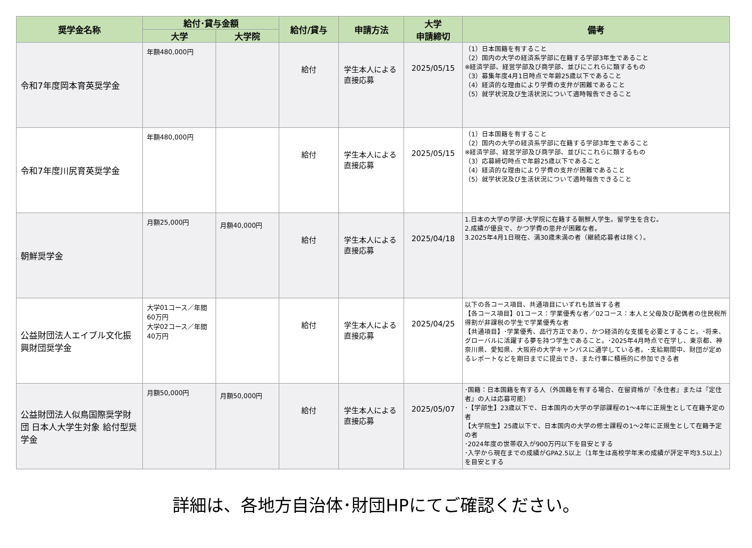| 奨学金名称 | 給付･貸与金額 | | 給付/貸与 | 申請方法 | 大学 申請締切 | 備考 |
| --- | --- | --- | --- | --- | --- | --- |
| | 大学 | 大学院 | | | | |
| 令和7年度岡本育英奨学金 | 年額480,000円 | | 給付 | 学生本人による直接応募 | 2025/05/15 | （1）日本国籍を有すること （2）国内の大学の経済系学部に在籍する学部3年生であること ※経済学部、経営学部及び商学部、並びにこれらに類するもの （3）募集年度4月1日時点で年齢25歳以下であること （4）経済的な理由により学費の支弁が困難であること （5）就学状況及び生活状況について適時報告できること |
| 令和7年度川尻育英奨学金 | 年額480,000円 | | 給付 | 学生本人による直接応募 | 2025/05/15 | （1）日本国籍を有すること （2）国内の大学の経済系学部に在籍する学部3年生であること ※経済学部、経営学部及び商学部、並びにこれらに類するもの （3）応募締切時点で年齢25歳以下であること （4）経済的な理由により学費の支弁が困難であること （5）就学状況及び生活状況について適時報告できること |
| 朝鮮奨学金 | 月額25,000円 | 月額40,000円 | 給付 | 学生本人による直接応募 | 2025/04/18 | 1.日本の大学の学部･大学院に在籍する朝鮮人学生。留学生を含む。 2.成績が優良で、かつ学費の思弁が困難な者。 3.2025年4月1日現在、満30歳未満の者（継続応募者は除く）。 |
| 公益財団法人エイブル文化振興財団奨学金 | 大学01コース／年間60万円 大学02コース／年間40万円 | | 給付 | 学生本人による直接応募 | 2025/04/25 | 以下の各コース項目、共通項目にいずれも該当する者 【各コース項目】01コース：学業優秀な者／02コース：本人と父母及び配偶者の住民税所得割が非課税の学生で学業優秀な者 【共通項目】･学業優秀、品行方正であり、かつ経済的な支援を必要とすること。･将来、グローバルに活躍する夢を持つ学生であること。･2025年4月時点で在学し、東京都、神奈川県、愛知県、大阪府の大学キャンパスに通学している者。･支給期間中、財団が定めるレポートなどを期日までに提出でき、また行事に積極的に参加できる者 |
| 公益財団法人似鳥国際奨学財団 日本人大学生対象 給付型奨学金 | 月額50,000円 | 月額50,000円 | 給付 | 学生本人による直接応募 | 2025/05/07 | ･国籍：日本国籍を有する人（外国籍を有する場合、在留資格が『永住者』または『定住者』の人は応募可能） ･【学部生】23歳以下で、日本国内の大学の学部課程の1～4年に正規生として在籍予定の者 【大学院生】25歳以下で、日本国内の大学の修士課程の1～2年に正規生として在籍予定の者 ･2024年度の世帯収入が900万円以下を目安とする ･入学から現在までの成績がGPA2.5以上（1年生は高校学年末の成績が評定平均3.5以上）を目安とする |
詳細は、各地方自治体･財団HPにてご確認ください。